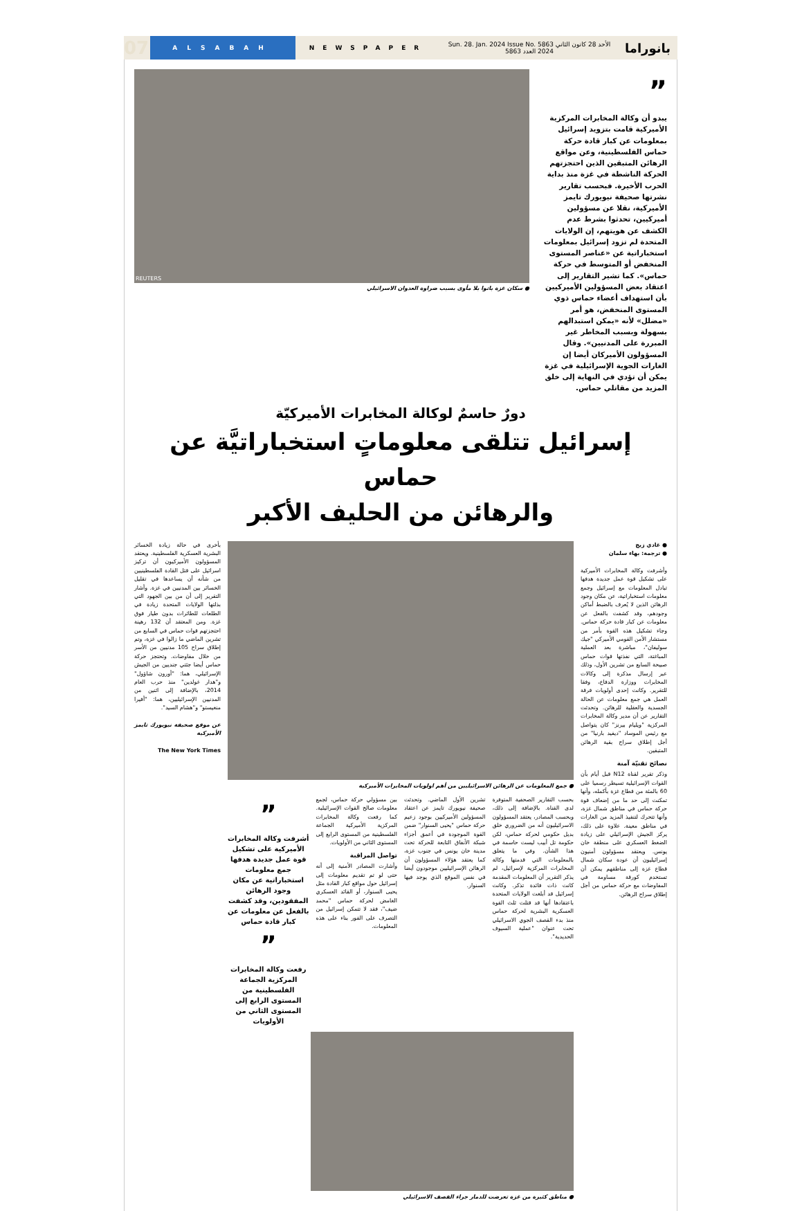07
ALSABAH
NEWSPAPER
Sun. 28. Jan. 2024 Issue No. 5863 الأحد 28 كانون الثاني 2024 العدد 5863
بانوراما
”
يبدو أن وكالة المخابرات المركزية الأميركية قامت بتزويد إسرائيل بمعلومات عن كبار قادة حركة حماس الفلسطينية، وعن مواقع الرهائن المتبقين الذين احتجزتهم الحركة الناشطة في غزة منذ بداية الحرب الأخيرة. فبحسب تقارير نشرتها صحيفة نيويورك تايمز الأميركية، نقلا عن مسؤولين أميركيين، تحدثوا بشرط عدم الكشف عن هويتهم، إن الولايات المتحدة لم تزود إسرائيل بمعلومات استخباراتية عن «عناصر المستوى المنخفض أو المتوسط في حركة حماس». كما تشير التقارير إلى اعتقاد بعض المسؤولين الأميركيين بأن استهداف أعضاء حماس ذوي المستوى المنخفض، هو أمر «مضلل» لأنه «يمكن استبدالهم بسهولة وبسبب المخاطر غير المبررة على المدنيين». وقال المسؤولون الأميركان أيضا إن الغارات الجوية الإسرائيلية في غزة يمكن أن تؤدي في النهاية إلى خلق المزيد من مقاتلي حماس.
REUTERS
● سكان غزة باتوا بلا مأوى بسبب ضراوة العدوان الاسرائيلي
دورٌ حاسمٌ لوكالة المخابرات الأميركيّة
إسرائيل تتلقى معلوماتٍ استخباراتيَّة عن حماس
والرهائن من الحليف الأكبر
● غادي زيج
● ترجمة: بهاء سلمان
وأشرفت وكالة المخابرات الأميركية على تشكيل قوة عمل جديدة هدفها تبادل المعلومات مع إسرائيل وجمع معلومات استخباراتية، عن مكان وجود الرهائن الذين لا يُعرف بالضبط أماكن وجودهم، وقد كشفت بالفعل عن معلومات عن كبار قادة حركة حماس. وجاء تشكيل هذه القوة بأمر من مستشار الأمن القومي الأميركي "جيك سوليفان"، مباشرة بعد العملية المباغتة، التي نفذتها قوات حماس صبيحة السابع من تشرين الأول، وذلك عبر إرسال مذكرة إلى وكالات المخابرات ووزارة الدفاع، وفقا للتقرير. وكانت إحدى أولويات فرقة العمل هي جمع معلومات عن الحالة الجسدية والعقلية للرهائن. وتحدثت التقارير عن أن مدير وكالة المخابرات المركزية "ويليام بيرنز" كان يتواصل مع رئيس الموساد "ديفيد بارنيا" من أجل إطلاق سراح بقية الرهائن المتبقين.
نصائح تقنيّة آمنة
وذكر تقرير لقناة N12 قبل أيام بأن القوات الإسرائيلية تسيطر رسميا على 60 بالمئة من قطاع غزة بأكمله، وأنها تمكنت إلى حد ما من إضعاف قوة حركة حماس في مناطق شمال غزة، وأنها تتحرك لتنفيذ المزيد من الغارات في مناطق معينة. علاوة على ذلك، يركز الجيش الإسرائيلي على زيادة الضغط العسكري على منطقة خان يونس. ويعتقد مسؤولون أمنيون إسرائيليون أن عودة سكان شمال قطاع غزة إلى مناطقهم يمكن أن تستخدم كورقة مساومة في المفاوضات مع حركة حماس من أجل إطلاق سراح الرهائن.
● جمع المعلومات عن الرهائن الاسرائيليين من أهم اولويات المخابرات الأميركية
بحسب التقارير الصحفية المتوفرة لدى القناة. بالإضافة إلى ذلك، وبحسب المصادر، يعتقد المسؤولون الاسرائيليون أنه من الضروري خلق بديل حكومي لحركة حماس، لكن حكومة تل أبيب ليست حاسمة في هذا الشأن. وفي ما يتعلق بالمعلومات التي قدمتها وكالة المخابرات المركزية لإسرائيل، لم يذكر التقرير أن المعلومات المقدمة كانت ذات فائدة تذكر. وكانت إسرائيل قد أبلغت الولايات المتحدة باعتقادها أنها قد قتلت ثلث القوة العسكرية البشرية لحركة حماس منذ بدء القصف الجوي الاسرائيلي تحت عنوان "عملية السيوف الحديدية".
تشرين الأول الماضي. وتحدثت صحيفة نيويورك تايمز عن اعتقاد المسؤولين الأميركيين بوجود زعيم حركة حماس "يحيى السنوار" ضمن القوة الموجودة في أعمق أجزاء شبكة الأنفاق التابعة للحركة تحت مدينة خان يونس في جنوب غزة، كما يعتقد هؤلاء المسؤولون أن الرهائن الإسرائيليين موجودون أيضا في نفس الموقع الذي يوجد فيها السنوار.
بين مسؤولي حركة حماس، لجمع معلومات صالح القوات الإسرائيلية. كما رفعت وكالة المخابرات المركزية الأميركية الجماعة الفلسطينية من المستوى الرابع إلى المستوى الثاني من الأولويات.
تواصل المراقبة
وأشارت المصادر الأمنية إلى أنه حتى لو تم تقديم معلومات إلى إسرائيل حول مواقع كبار القادة مثل يحيى السنوار، أو القائد العسكري الغامض لحركة حماس "محمد ضيف"، فقد لا تتمكن إسرائيل من التصرف على الفور بناء على هذه المعلومات.
”
أشرفت وكالة المخابرات الأميركية على تشكيل قوة عمل جديدة هدفها جمع معلومات استخباراتية عن مكان وجود الرهائن المفقودين، وقد كشفت بالفعل عن معلومات عن كبار قادة حماس
”
رفعت وكالة المخابرات المركزية الجماعة الفلسطينية من المستوى الرابع إلى المستوى الثاني من الأولويات
● مناطق كثيرة من غزة تعرضت للدمار جراء القصف الاسرائيلي
بأخرى في حالة زيادة الخسائر البشرية العسكرية الفلسطينية. ويعتقد المسؤولون الأميركيون أن تركيز اسرائيل على قتل القادة الفلسطينيين من شأنه أن يساعدها في تقليل الخسائر بين المدنيين في غزة. وأشار التقرير إلى أن من بين الجهود التي بذلتها الولايات المتحدة زيادة في الطلعات للطائرات بدون طيار فوق غزة. ومن المعتقد أن 132 رهينة احتجزتهم قوات حماس في السابع من تشرين الماضي ما زالوا في غزة، وتم إطلاق سراح 105 مدنيين من الأسر من خلال مفاوضات. وتحتجز حركة حماس أيضا جثتي جنديين من الجيش الإسرائيلي، هما: "أورون شاؤول" و"هدار غولدين" منذ حرب العام 2014، بالإضافة إلى اثنين من المدنيين الإسرائيليين، هما: "أفيرا منغيستو" و"هشام السيد".
عن موقع صحيفة نيويورك تايمز الأميركية
The New York Times